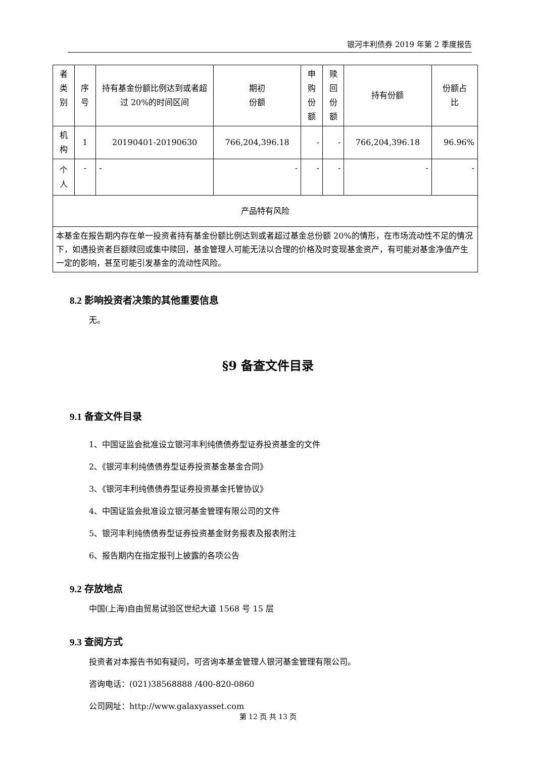银河丰利债券 2019 年第 2 季度报告
| 者类 别 | 序号 | 持有基金份额比例达到或者超过 20%的时间区间 | 期初 份额 | 申购 份额 | 赎回 份额 | 持有份额 | 份额占 比 |
| 机构 | 1 | 20190401-20190630 | 766,204,396.18 | - | - | 766,204,396.18 | 96.96% |
| 个人 | - | - | - | - | - | - | - |
| 产品特有风险 | | | | | | | |
| 本基金在报告期内存在单一投资者持有基金份额比例达到或者超过基金总份额 20%的情形，在市场流动性不足的情况下，如遇投资者巨额赎回或集中赎回，基金管理人可能无法以合理的价格及时变现基金资产，有可能对基金净值产生一定的影响，甚至可能引发基金的流动性风险。 | | | | | | | |
8.2 影响投资者决策的其他重要信息
无。
§9 备查文件目录
9.1 备查文件目录
1、中国证监会批准设立银河丰利纯债债券型证券投资基金的文件
2、《银河丰利纯债债券型证券投资基金基金合同》
3、《银河丰利纯债债券型证券投资基金托管协议》
4、中国证监会批准设立银河基金管理有限公司的文件
5、银河丰利纯债债券型证券投资基金财务报表及报表附注
6、报告期内在指定报刊上披露的各项公告
9.2 存放地点
中国(上海)自由贸易试验区世纪大道 1568 号 15 层
9.3 查阅方式
投资者对本报告书如有疑问，可咨询本基金管理人银河基金管理有限公司。
咨询电话：(021)38568888 /400-820-0860
公司网址：http://www.galaxyasset.com
第 12 页 共 13 页